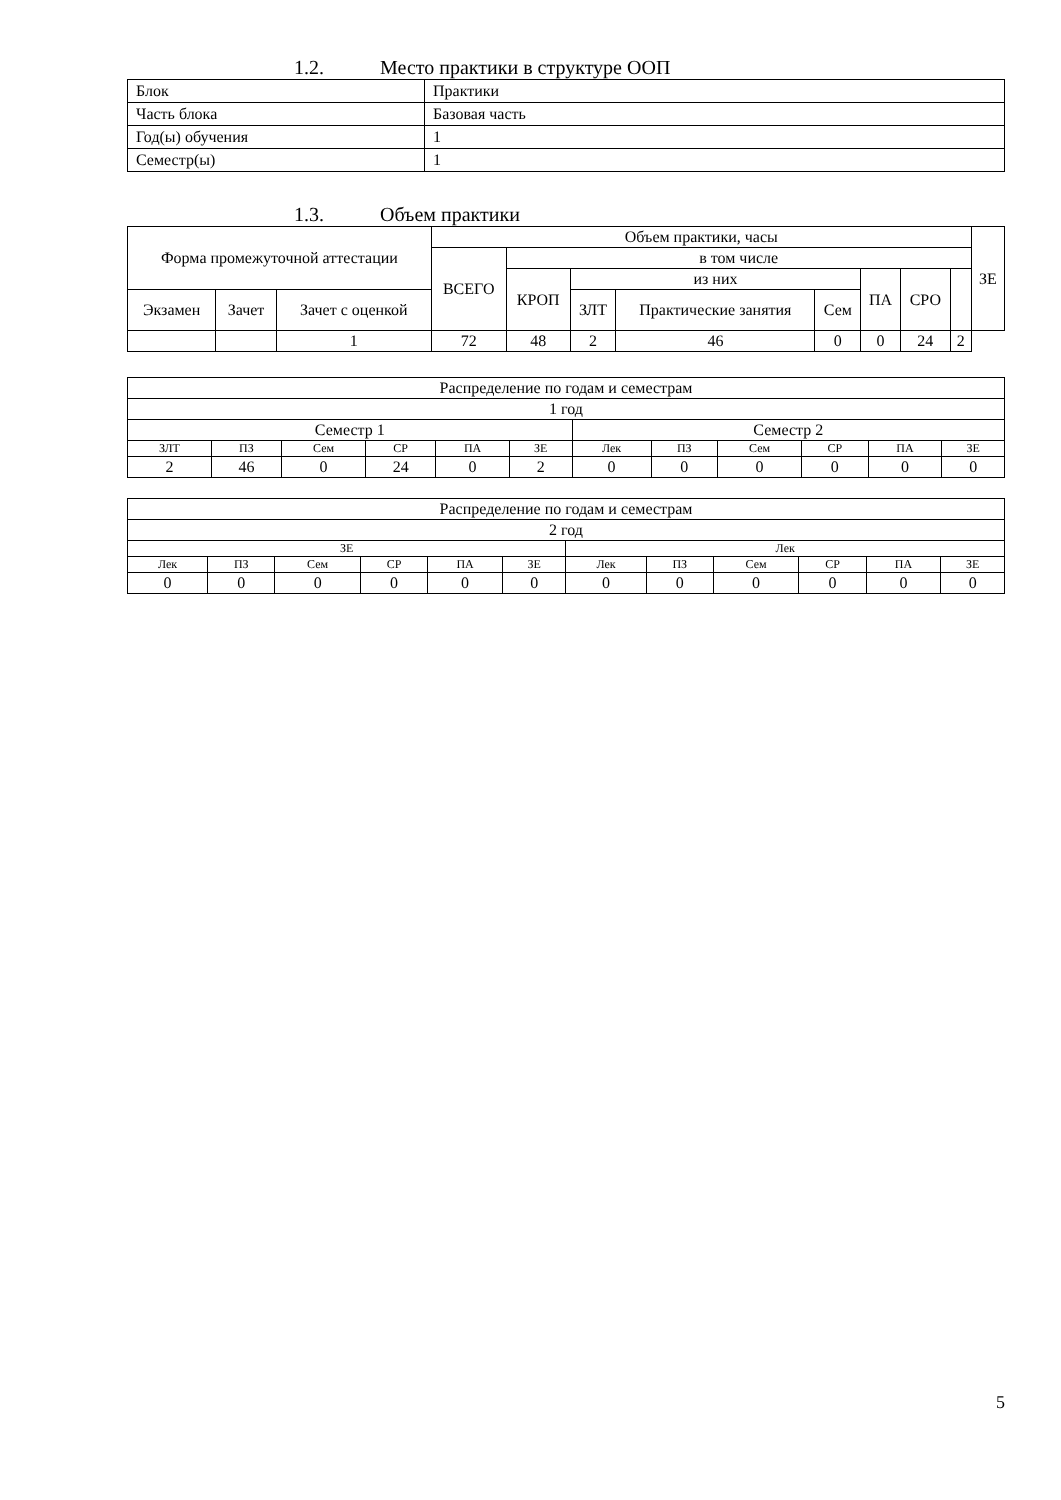1.2. Место практики в структуре ООП
| Блок | Практики |
| Часть блока | Базовая часть |
| Год(ы) обучения | 1 |
| Семестр(ы) | 1 |
1.3. Объем практики
| Форма промежуточной аттестации | | | Объем практики, часы | | | | | | | | ЗЕ |
| --- | --- | --- | --- | --- | --- | --- | --- | --- | --- | --- | --- |
| | | | ВСЕГО | в том числе | | | | | | | |
| | | | | КРОП | из них | | | ПА | СРО | | |
| Экзамен | Зачет | Зачет с оценкой | | | ЗЛТ | Практические занятия | Сем | | | | |
| | | 1 | 72 | 48 | 2 | 46 | 0 | 0 | 24 | 2 | |
| Распределение по годам и семестрам | | | | | | | | | | | |
| 1 год | | | | | | | | | | | |
| Семестр 1 | | | | | | Семестр 2 | | | | | |
| ЗЛТ | ПЗ | Сем | СР | ПА | ЗЕ | Лек | ПЗ | Сем | СР | ПА | ЗЕ |
| 2 | 46 | 0 | 24 | 0 | 2 | 0 | 0 | 0 | 0 | 0 | 0 |
| Распределение по годам и семестрам | | | | | | | | | | | |
| 2 год | | | | | | | | | | | |
| ЗЕ | | | | | | Лек | | | | | |
| Лек | ПЗ | Сем | СР | ПА | ЗЕ | Лек | ПЗ | Сем | СР | ПА | ЗЕ |
| 0 | 0 | 0 | 0 | 0 | 0 | 0 | 0 | 0 | 0 | 0 | 0 |
5